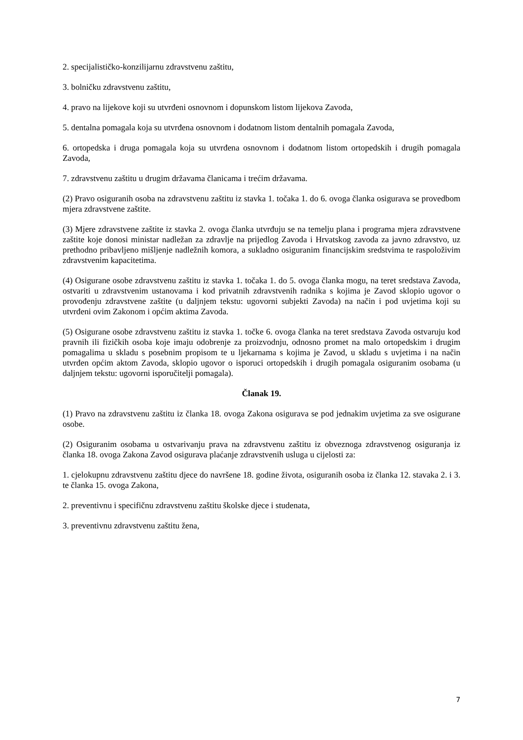2. specijalističko-konzilijarnu zdravstvenu zaštitu,
3. bolničku zdravstvenu zaštitu,
4. pravo na lijekove koji su utvrđeni osnovnom i dopunskom listom lijekova Zavoda,
5. dentalna pomagala koja su utvrđena osnovnom i dodatnom listom dentalnih pomagala Zavoda,
6. ortopedska i druga pomagala koja su utvrđena osnovnom i dodatnom listom ortopedskih i drugih pomagala Zavoda,
7. zdravstvenu zaštitu u drugim državama članicama i trećim državama.
(2) Pravo osiguranih osoba na zdravstvenu zaštitu iz stavka 1. točaka 1. do 6. ovoga članka osigurava se provedbom mjera zdravstvene zaštite.
(3) Mjere zdravstvene zaštite iz stavka 2. ovoga članka utvrđuju se na temelju plana i programa mjera zdravstvene zaštite koje donosi ministar nadležan za zdravlje na prijedlog Zavoda i Hrvatskog zavoda za javno zdravstvo, uz prethodno pribavljeno mišljenje nadležnih komora, a sukladno osiguranim financijskim sredstvima te raspoloživim zdravstvenim kapacitetima.
(4) Osigurane osobe zdravstvenu zaštitu iz stavka 1. točaka 1. do 5. ovoga članka mogu, na teret sredstava Zavoda, ostvariti u zdravstvenim ustanovama i kod privatnih zdravstvenih radnika s kojima je Zavod sklopio ugovor o provođenju zdravstvene zaštite (u daljnjem tekstu: ugovorni subjekti Zavoda) na način i pod uvjetima koji su utvrđeni ovim Zakonom i općim aktima Zavoda.
(5) Osigurane osobe zdravstvenu zaštitu iz stavka 1. točke 6. ovoga članka na teret sredstava Zavoda ostvaruju kod pravnih ili fizičkih osoba koje imaju odobrenje za proizvodnju, odnosno promet na malo ortopedskim i drugim pomagalima u skladu s posebnim propisom te u ljekarnama s kojima je Zavod, u skladu s uvjetima i na način utvrđen općim aktom Zavoda, sklopio ugovor o isporuci ortopedskih i drugih pomagala osiguranim osobama (u daljnjem tekstu: ugovorni isporučitelji pomagala).
Članak 19.
(1) Pravo na zdravstvenu zaštitu iz članka 18. ovoga Zakona osigurava se pod jednakim uvjetima za sve osigurane osobe.
(2) Osiguranim osobama u ostvarivanju prava na zdravstvenu zaštitu iz obveznoga zdravstvenog osiguranja iz članka 18. ovoga Zakona Zavod osigurava plaćanje zdravstvenih usluga u cijelosti za:
1. cjelokupnu zdravstvenu zaštitu djece do navršene 18. godine života, osiguranih osoba iz članka 12. stavaka 2. i 3. te članka 15. ovoga Zakona,
2. preventivnu i specifičnu zdravstvenu zaštitu školske djece i studenata,
3. preventivnu zdravstvenu zaštitu žena,
7